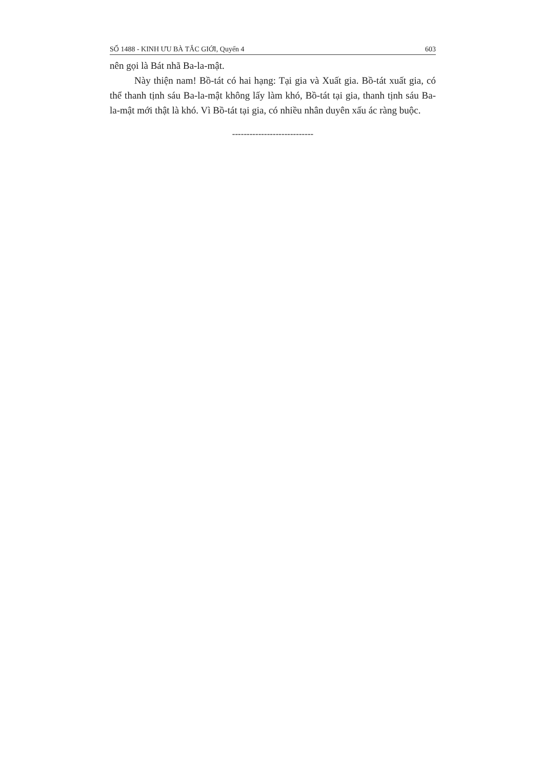SỐ 1488 - KINH ƯU BÀ TẮC GIỚI, Quyển 4 603
nên gọi là Bát nhã Ba-la-mật.
Này thiện nam! Bồ-tát có hai hạng: Tại gia và Xuất gia. Bồ-tát xuất gia, có thể thanh tịnh sáu Ba-la-mật không lấy làm khó, Bồ-tát tại gia, thanh tịnh sáu Ba-la-mật mới thật là khó. Vì Bồ-tát tại gia, có nhiều nhân duyên xấu ác ràng buộc.
----------------------------